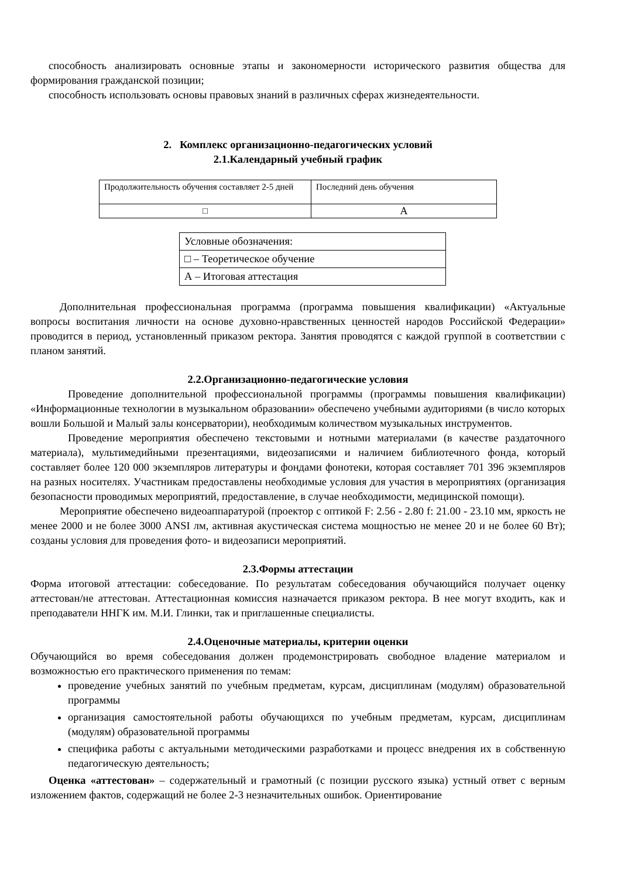способность анализировать основные этапы и закономерности исторического развития общества для формирования гражданской позиции;
способность использовать основы правовых знаний в различных сферах жизнедеятельности.
2. Комплекс организационно-педагогических условий
2.1.Календарный учебный график
| Продолжительность обучения составляет 2-5 дней | Последний день обучения |
| □ | А |
| Условные обозначения: |
| □ – Теоретическое обучение |
| А – Итоговая аттестация |
Дополнительная профессиональная программа (программа повышения квалификации) «Актуальные вопросы воспитания личности на основе духовно-нравственных ценностей народов Российской Федерации» проводится в период, установленный приказом ректора. Занятия проводятся с каждой группой в соответствии с планом занятий.
2.2.Организационно-педагогические условия
Проведение дополнительной профессиональной программы (программы повышения квалификации) «Информационные технологии в музыкальном образовании» обеспечено учебными аудиториями (в число которых вошли Большой и Малый залы консерватории), необходимым количеством музыкальных инструментов.
Проведение мероприятия обеспечено текстовыми и нотными материалами (в качестве раздаточного материала), мультимедийными презентациями, видеозаписями и наличием библиотечного фонда, который составляет более 120 000 экземпляров литературы и фондами фонотеки, которая составляет 701 396 экземпляров на разных носителях. Участникам предоставлены необходимые условия для участия в мероприятиях (организация безопасности проводимых мероприятий, предоставление, в случае необходимости, медицинской помощи).
Мероприятие обеспечено видеоаппаратурой (проектор с оптикой F: 2.56 - 2.80 f: 21.00 - 23.10 мм, яркость не менее 2000 и не более 3000 ANSI лм, активная акустическая система мощностью не менее 20 и не более 60 Вт); созданы условия для проведения фото- и видеозаписи мероприятий.
2.3.Формы аттестации
Форма итоговой аттестации: собеседование. По результатам собеседования обучающийся получает оценку аттестован/не аттестован. Аттестационная комиссия назначается приказом ректора. В нее могут входить, как и преподаватели ННГК им. М.И. Глинки, так и приглашенные специалисты.
2.4.Оценочные материалы, критерии оценки
Обучающийся во время собеседования должен продемонстрировать свободное владение материалом и возможностью его практического применения по темам:
проведение учебных занятий по учебным предметам, курсам, дисциплинам (модулям) образовательной программы
организация самостоятельной работы обучающихся по учебным предметам, курсам, дисциплинам (модулям) образовательной программы
специфика работы с актуальными методическими разработками и процесс внедрения их в собственную педагогическую деятельность;
Оценка «аттестован» – содержательный и грамотный (с позиции русского языка) устный ответ с верным изложением фактов, содержащий не более 2-3 незначительных ошибок. Ориентирование